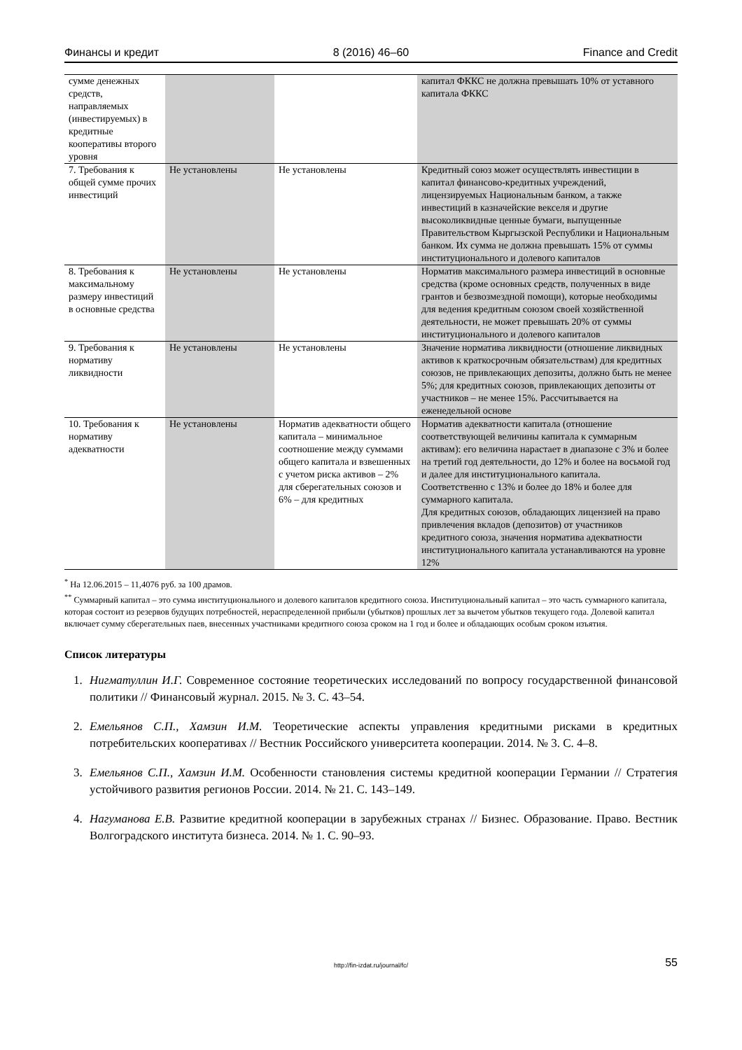Финансы и кредит 8 (2016) 46–60 Finance and Credit
| сумме денежных средств, направляемых (инвестируемых) в кредитные кооперативы второго уровня | | | капитал ФККС не должна превышать 10% от уставного капитала ФККС |
| 7. Требования к общей сумме прочих инвестиций | Не установлены | Не установлены | Кредитный союз может осуществлять инвестиции в капитал финансово-кредитных учреждений, лицензируемых Национальным банком, а также инвестиций в казначейские векселя и другие высоколиквидные ценные бумаги, выпущенные Правительством Кыргызской Республики и Национальным банком. Их сумма не должна превышать 15% от суммы институционального и долевого капиталов |
| 8. Требования к максимальному размеру инвестиций в основные средства | Не установлены | Не установлены | Норматив максимального размера инвестиций в основные средства (кроме основных средств, полученных в виде грантов и безвозмездной помощи), которые необходимы для ведения кредитным союзом своей хозяйственной деятельности, не может превышать 20% от суммы институционального и долевого капиталов |
| 9. Требования к нормативу ликвидности | Не установлены | Не установлены | Значение норматива ликвидности (отношение ликвидных активов к краткосрочным обязательствам) для кредитных союзов, не привлекающих депозиты, должно быть не менее 5%; для кредитных союзов, привлекающих депозиты от участников – не менее 15%. Рассчитывается на еженедельной основе |
| 10. Требования к нормативу адекватности | Не установлены | Норматив адекватности общего капитала – минимальное соотношение между суммами общего капитала и взвешенных с учетом риска активов – 2% для сберегательных союзов и 6% – для кредитных | Норматив адекватности капитала (отношение соответствующей величины капитала к суммарным активам): его величина нарастает в диапазоне с 3% и более на третий год деятельности, до 12% и более на восьмой год и далее для институционального капитала. Соответственно с 13% и более до 18% и более для суммарного капитала. Для кредитных союзов, обладающих лицензией на право привлечения вкладов (депозитов) от участников кредитного союза, значения норматива адекватности институционального капитала устанавливаются на уровне 12% |
<sup>*</sup> На 12.06.2015 – 11,4076 руб. за 100 драмов.
<sup>**</sup> Суммарный капитал – это сумма институционального и долевого капиталов кредитного союза. Институциональный капитал – это часть суммарного капитала, которая состоит из резервов будущих потребностей, нераспределенной прибыли (убытков) прошлых лет за вычетом убытков текущего года. Долевой капитал включает сумму сберегательных паев, внесенных участниками кредитного союза сроком на 1 год и более и обладающих особым сроком изъятия.
Список литературы
1. Нигматуллин И.Г. Современное состояние теоретических исследований по вопросу государственной финансовой политики // Финансовый журнал. 2015. № 3. С. 43–54.
2. Емельянов С.П., Хамзин И.М. Теоретические аспекты управления кредитными рисками в кредитных потребительских кооперативах // Вестник Российского университета кооперации. 2014. № 3. С. 4–8.
3. Емельянов С.П., Хамзин И.М. Особенности становления системы кредитной кооперации Германии // Стратегия устойчивого развития регионов России. 2014. № 21. С. 143–149.
4. Нагуманова Е.В. Развитие кредитной кооперации в зарубежных странах // Бизнес. Образование. Право. Вестник Волгоградского института бизнеса. 2014. № 1. С. 90–93.
http://fin-izdat.ru/journal/fc/ 55